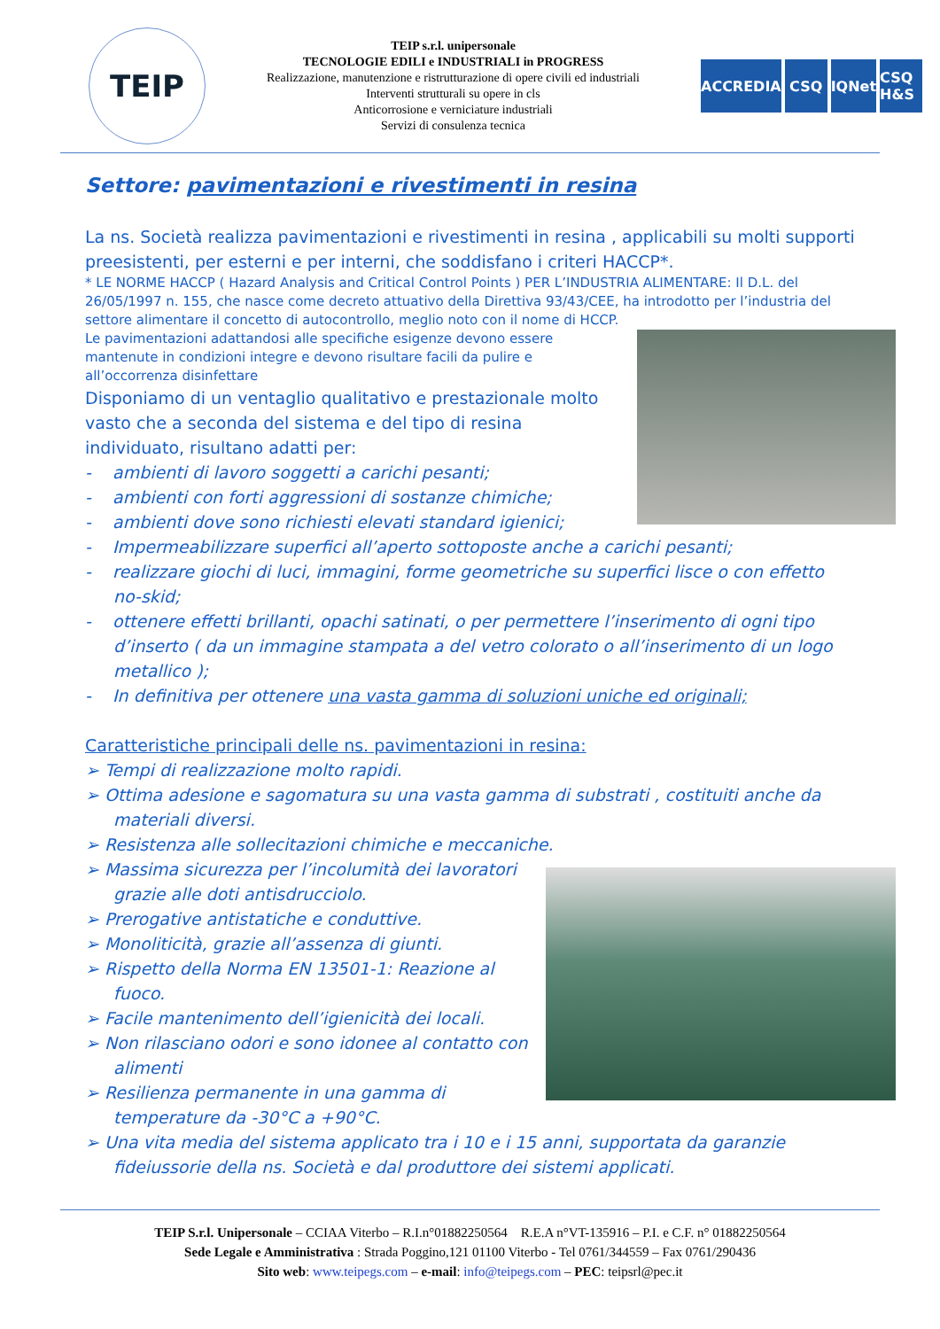TEIP
TEIP s.r.l. unipersonale
TECNOLOGIE EDILI e INDUSTRIALI in PROGRESS
Realizzazione, manutenzione e ristrutturazione di opere civili ed industriali
Interventi strutturali su opere in cls
Anticorrosione e verniciature industriali
Servizi di consulenza tecnica
ACCREDIA CSQ IQNet CSQ H&S
Settore: pavimentazioni e rivestimenti in resina
La ns. Società realizza pavimentazioni e rivestimenti in resina , applicabili su molti supporti preesistenti, per esterni e per interni, che soddisfano i criteri HACCP*.
* LE NORME HACCP ( Hazard Analysis and Critical Control Points ) PER L’INDUSTRIA ALIMENTARE: Il D.L. del 26/05/1997 n. 155, che nasce come decreto attuativo della Direttiva 93/43/CEE, ha introdotto per l’industria del settore alimentare il concetto di autocontrollo, meglio noto con il nome di HCCP.
Le pavimentazioni adattandosi alle specifiche esigenze devono essere mantenute in condizioni integre e devono risultare facili da pulire e all’occorrenza disinfettare
Disponiamo di un ventaglio qualitativo e prestazionale molto vasto che a seconda del sistema e del tipo di resina individuato, risultano adatti per:
- ambienti di lavoro soggetti a carichi pesanti;
- ambienti con forti aggressioni di sostanze chimiche;
- ambienti dove sono richiesti elevati standard igienici;
- Impermeabilizzare superfici all’aperto sottoposte anche a carichi pesanti;
- realizzare giochi di luci, immagini, forme geometriche su superfici lisce o con effetto no-skid;
- ottenere effetti brillanti, opachi satinati, o per permettere l’inserimento di ogni tipo d’inserto ( da un immagine stampata a del vetro colorato o all’inserimento di un logo metallico );
- In definitiva per ottenere una vasta gamma di soluzioni uniche ed originali;
Caratteristiche principali delle ns. pavimentazioni in resina:
➢ Tempi di realizzazione molto rapidi.
➢ Ottima adesione e sagomatura su una vasta gamma di substrati , costituiti anche da materiali diversi.
➢ Resistenza alle sollecitazioni chimiche e meccaniche.
➢ Massima sicurezza per l’incolumità dei lavoratori grazie alle doti antisdrucciolo.
➢ Prerogative antistatiche e conduttive.
➢ Monoliticità, grazie all’assenza di giunti.
➢ Rispetto della Norma EN 13501-1: Reazione al fuoco.
➢ Facile mantenimento dell’igienicità dei locali.
➢ Non rilasciano odori e sono idonee al contatto con alimenti
➢ Resilienza permanente in una gamma di temperature da -30°C a +90°C.
➢ Una vita media del sistema applicato tra i 10 e i 15 anni, supportata da garanzie fideiussorie della ns. Società e dal produttore dei sistemi applicati.
TEIP S.r.l. Unipersonale – CCIAA Viterbo – R.I.n°01882250564 R.E.A n°VT-135916 – P.I. e C.F. n° 01882250564
Sede Legale e Amministrativa : Strada Poggino,121 01100 Viterbo - Tel 0761/344559 – Fax 0761/290436
Sito web: www.teipegs.com – e-mail: info@teipegs.com – PEC: teipsrl@pec.it